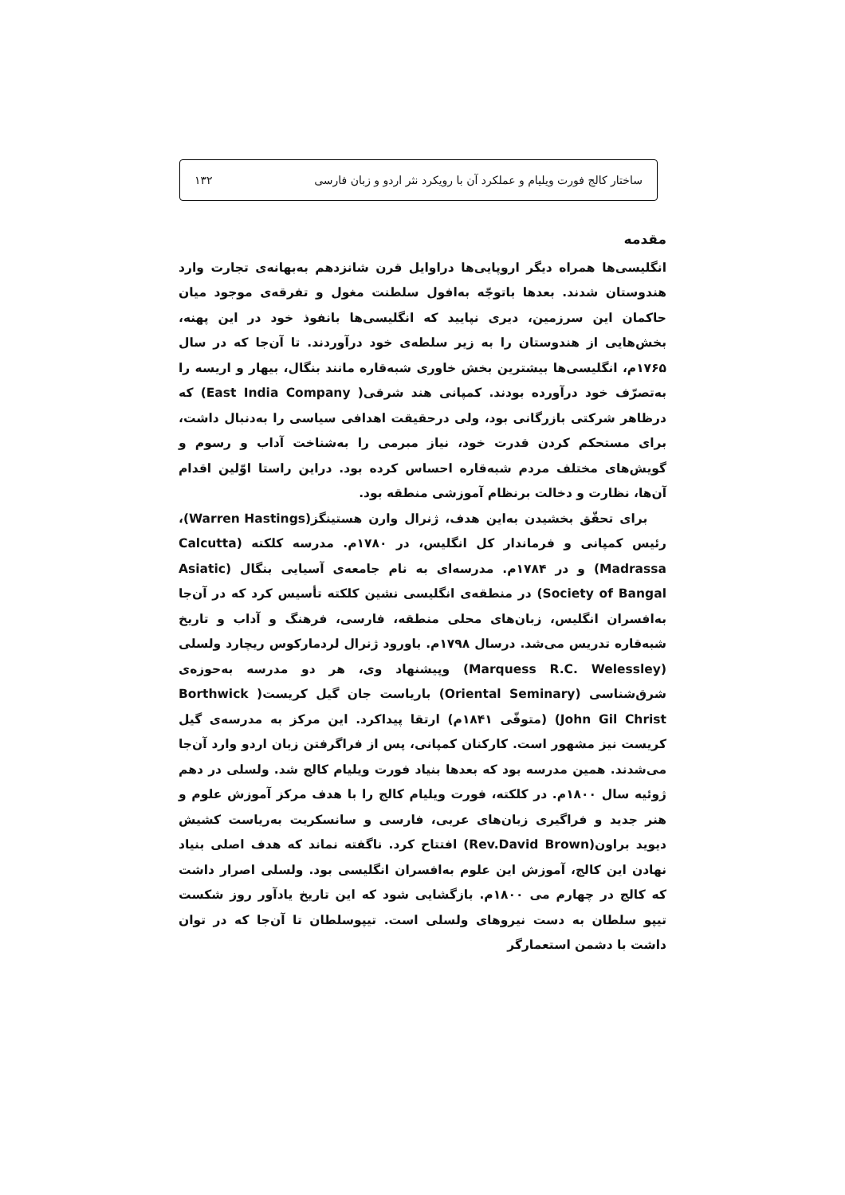ساختار کالج فورت ویلیام و عملکرد آن با رویکرد نثر اردو و زبان فارسی ۱۳۲
مقدمه
انگلیسی‌ها همراه دیگر اروپایی‌ها دراوایل قرن شانزدهم به‌بهانه‌ی تجارت وارد هندوستان شدند. بعدها باتوجّه به‌افول سلطنت مغول و تفرقه‌ی موجود میان حاکمان این سرزمین، دیری نپایید که انگلیسی‌ها بانفوذ خود در این پهنه، بخش‌هایی از هندوستان را به زیر سلطه‌ی خود درآوردند. تا آن‌جا که در سال ۱۷۶۵م، انگلیسی‌ها بیشترین بخش خاوری شبه‌قاره مانند بنگال، بیهار و اریسه را به‌تصرّف خود درآورده بودند. کمپانی هند شرقی( East India Company) که درظاهر شرکتی بازرگانی بود، ولی درحقیقت اهدافی سیاسی را به‌دنبال داشت، برای مستحکم کردن قدرت خود، نیاز مبرمی را به‌شناخت آداب و رسوم و گویش‌های مختلف مردم شبه‌قاره احساس کرده بود. دراین راستا اوّلین اقدام آن‌ها، نظارت و دخالت برنظام آموزشی منطقه بود.
برای تحقّق بخشیدن به‌این هدف، ژنرال وارن هستینگز(Warren Hastings)، رئیس کمپانی و فرماندار کل انگلیس، در ۱۷۸۰م. مدرسه کلکته (Calcutta Madrassa) و در ۱۷۸۴م. مدرسه‌ای به نام جامعه‌ی آسیایی بنگال (Asiatic Society of Bangal) در منطقه‌ی انگلیسی نشین کلکته تأسیس کرد که در آن‌جا به‌افسران انگلیس، زبان‌های محلی منطقه، فارسی، فرهنگ و آداب و تاریخ شبه‌قاره تدریس می‌شد. درسال ۱۷۹۸م. باورود ژنرال لردمارکوس ریچارد ولسلی (Marquess R.C. Welessley) وپیشنهاد وی، هر دو مدرسه به‌حوزه‌ی شرق‌شناسی (Oriental Seminary) باریاست جان گیل کریست( Borthwick John Gil Christ) (متوفّی ۱۸۴۱م) ارتقا پیداکرد. این مرکز به مدرسه‌ی گیل کریست نیز مشهور است. کارکنان کمپانی، پس از فراگرفتن زبان اردو وارد آن‌جا می‌شدند. همین مدرسه بود که بعدها بنیاد فورت ویلیام کالج شد. ولسلی در دهم ژوئیه سال ۱۸۰۰م. در کلکته، فورت ویلیام کالج را با هدف مرکز آموزش علوم و هنر جدید و فراگیری زبان‌های عربی، فارسی و سانسکریت به‌ریاست کشیش دیوید براون(Rev.David Brown) افتتاح کرد. ناگفته نماند که هدف اصلی بنیاد نهادن این کالج، آموزش این علوم به‌افسران انگلیسی بود. ولسلی اصرار داشت که کالج در چهارم می ۱۸۰۰م. بازگشایی شود که این تاریخ یادآور روز شکست تیپو سلطان به دست نیروهای ولسلی است. تیپوسلطان تا آن‌جا که در توان داشت با دشمن استعمارگر